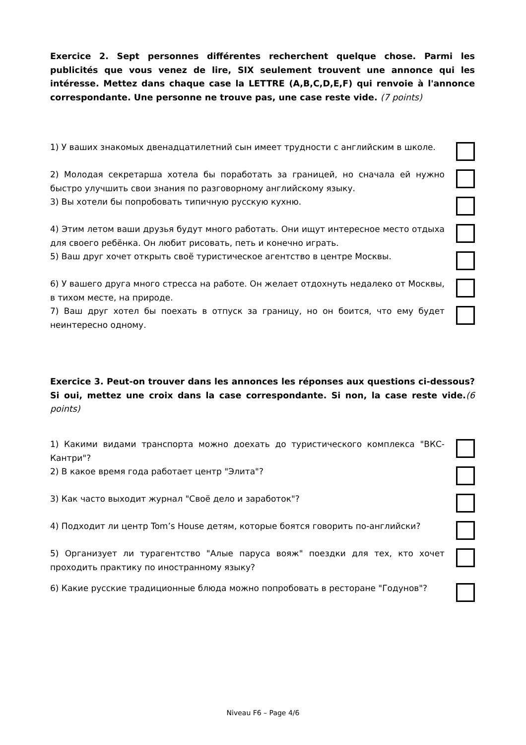Exercice 2. Sept personnes différentes recherchent quelque chose. Parmi les publicités que vous venez de lire, SIX seulement trouvent une annonce qui les intéresse. Mettez dans chaque case la LETTRE (A,B,C,D,E,F) qui renvoie à l'annonce correspondante. Une personne ne trouve pas, une case reste vide. (7 points)
1) У ваших знакомых двенадцатилетний сын имеет трудности с английским в школе.
2) Молодая секретарша хотела бы поработать за границей, но сначала ей нужно быстро улучшить свои знания по разговорному английскому языку.
3) Вы хотели бы попробовать типичную русскую кухню.
4) Этим летом ваши друзья будут много работать. Они ищут интересное место отдыха для своего ребёнка. Он любит рисовать, петь и конечно играть.
5) Ваш друг хочет открыть своё туристическое агентство в центре Москвы.
6) У вашего друга много стресса на работе. Он желает отдохнуть недалеко от Москвы, в тихом месте, на природе.
7) Ваш друг хотел бы поехать в отпуск за границу, но он боится, что ему будет неинтересно одному.
Exercice 3. Peut-on trouver dans les annonces les réponses aux questions ci-dessous? Si oui, mettez une croix dans la case correspondante. Si non, la case reste vide.(6 points)
1) Какими видами транспорта можно доехать до туристического комплекса "ВКС-Кантри"?
2) В какое время года работает центр "Элита"?
3) Как часто выходит журнал "Своё дело и заработок"?
4) Подходит ли центр Tom’s House детям, которые боятся говорить по-английски?
5) Организует ли турагентство "Алые паруса вояж" поездки для тех, кто хочет проходить практику по иностранному языку?
6) Какие русские традиционные блюда можно попробовать в ресторане "Годунов"?
Niveau F6 – Page 4/6